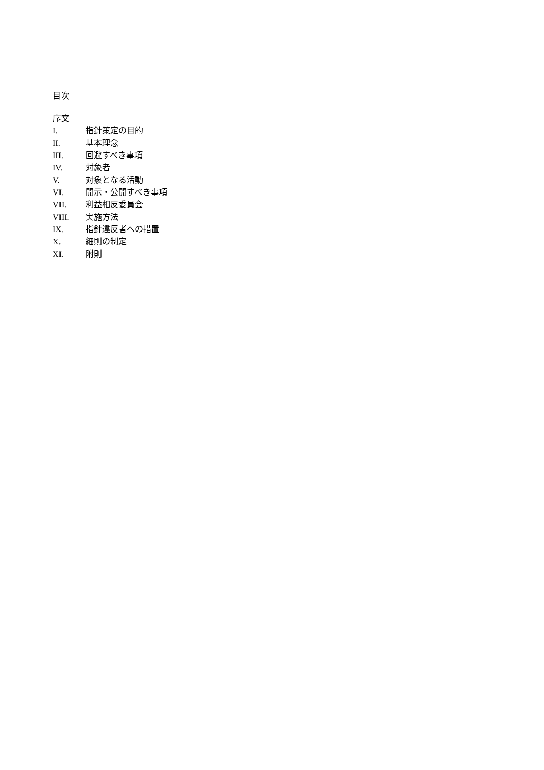目次
序文
I. 指針策定の目的
II. 基本理念
III. 回避すべき事項
IV. 対象者
V. 対象となる活動
VI. 開示・公開すべき事項
VII. 利益相反委員会
VIII. 実施方法
IX. 指針違反者への措置
X. 細則の制定
XI. 附則